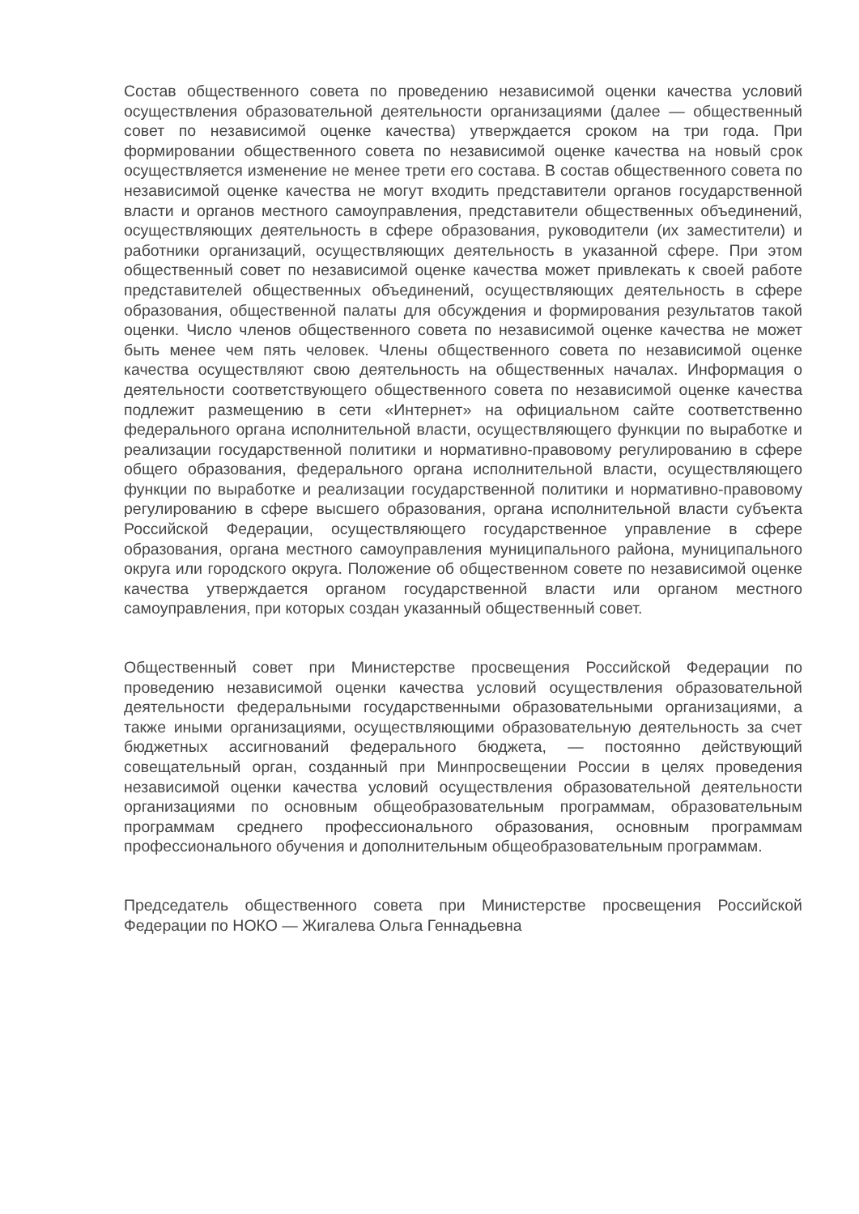Состав общественного совета по проведению независимой оценки качества условий осуществления образовательной деятельности организациями (далее — общественный совет по независимой оценке качества) утверждается сроком на три года. При формировании общественного совета по независимой оценке качества на новый срок осуществляется изменение не менее трети его состава. В состав общественного совета по независимой оценке качества не могут входить представители органов государственной власти и органов местного самоуправления, представители общественных объединений, осуществляющих деятельность в сфере образования, руководители (их заместители) и работники организаций, осуществляющих деятельность в указанной сфере. При этом общественный совет по независимой оценке качества может привлекать к своей работе представителей общественных объединений, осуществляющих деятельность в сфере образования, общественной палаты для обсуждения и формирования результатов такой оценки. Число членов общественного совета по независимой оценке качества не может быть менее чем пять человек. Члены общественного совета по независимой оценке качества осуществляют свою деятельность на общественных началах. Информация о деятельности соответствующего общественного совета по независимой оценке качества подлежит размещению в сети «Интернет» на официальном сайте соответственно федерального органа исполнительной власти, осуществляющего функции по выработке и реализации государственной политики и нормативно-правовому регулированию в сфере общего образования, федерального органа исполнительной власти, осуществляющего функции по выработке и реализации государственной политики и нормативно-правовому регулированию в сфере высшего образования, органа исполнительной власти субъекта Российской Федерации, осуществляющего государственное управление в сфере образования, органа местного самоуправления муниципального района, муниципального округа или городского округа. Положение об общественном совете по независимой оценке качества утверждается органом государственной власти или органом местного самоуправления, при которых создан указанный общественный совет.
Общественный совет при Министерстве просвещения Российской Федерации по проведению независимой оценки качества условий осуществления образовательной деятельности федеральными государственными образовательными организациями, а также иными организациями, осуществляющими образовательную деятельность за счет бюджетных ассигнований федерального бюджета, — постоянно действующий совещательный орган, созданный при Минпросвещении России в целях проведения независимой оценки качества условий осуществления образовательной деятельности организациями по основным общеобразовательным программам, образовательным программам среднего профессионального образования, основным программам профессионального обучения и дополнительным общеобразовательным программам.
Председатель общественного совета при Министерстве просвещения Российской Федерации по НОКО — Жигалева Ольга Геннадьевна